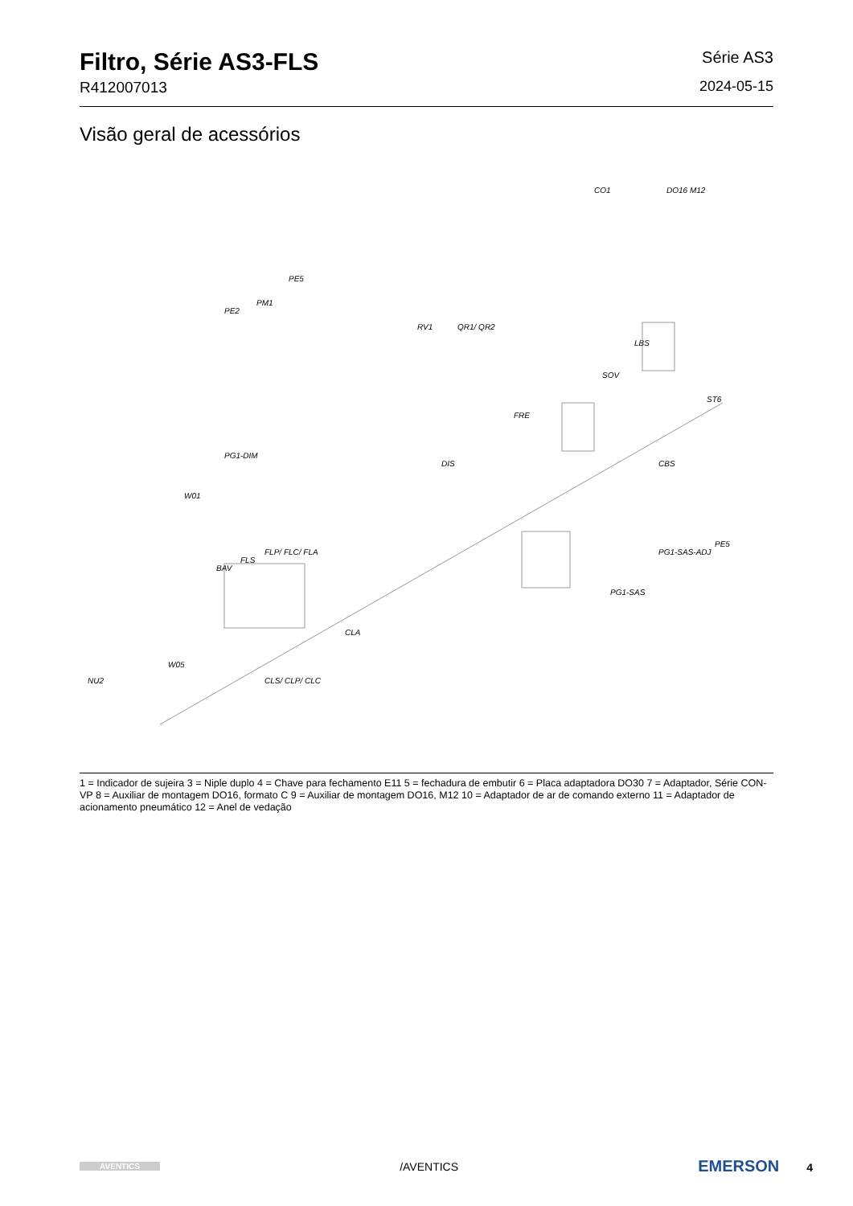Filtro, Série AS3-FLS
R412007013
Série AS3
2024-05-15
Visão geral de acessórios
CO1 DO16 M12
PE2
PM1
PE5
RV1 QR1/ QR2
SOV
LBS
FRE
DIS
PG1-DIM
W01
BAV
FLS
FLP/ FLC/ FLA
CBS
ST6
PG1-SAS
PG1-SAS-ADJ
PE5
CLA
W05
NU2 CLS/ CLP/ CLC
1 = Indicador de sujeira 3 = Niple duplo 4 = Chave para fechamento E11 5 = fechadura de embutir 6 = Placa adaptadora DO30 7 = Adaptador, Série CON-VP 8 = Auxiliar de montagem DO16, formato C 9 = Auxiliar de montagem DO16, M12 10 = Adaptador de ar de comando externo 11 = Adaptador de acionamento pneumático 12 = Anel de vedação
AVENTICS
/AVENTICS
EMERSON 4